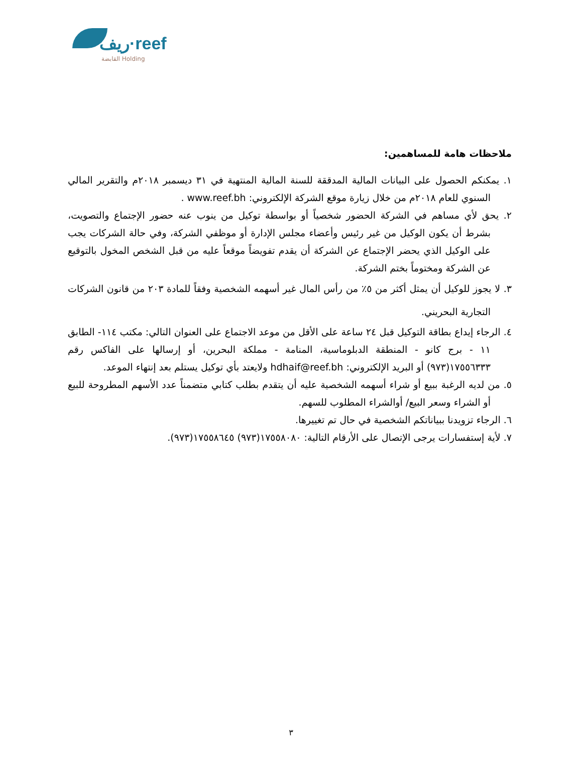ريف·reef
القابضة Holding
ملاحظات هامة للمساهمين:
١. يمكنكم الحصول على البيانات المالية المدققة للسنة المالية المنتهية في ٣١ ديسمبر ٢٠١٨م والتقرير المالي السنوي للعام ٢٠١٨م من خلال زيارة موقع الشركة الإلكتروني: www.reef.bh .
٢. يحق لأي مساهم في الشركة الحضور شخصياً أو بواسطة توكيل من ينوب عنه حضور الإجتماع والتصويت، بشرط أن يكون الوكيل من غير رئيس وأعضاء مجلس الإدارة أو موظفي الشركة، وفي حالة الشركات يجب على الوكيل الذي يحضر الإجتماع عن الشركة أن يقدم تفويضاً موقعاً عليه من قبل الشخص المخول بالتوقيع عن الشركة ومختوماً بختم الشركة.
٣. لا يجوز للوكيل أن يمثل أكثر من ٥٪ من رأس المال غير أسهمه الشخصية وفقاً للمادة ٢٠٣ من قانون الشركات التجارية البحريني.
٤. الرجاء إيداع بطاقة التوكيل قبل ٢٤ ساعة على الأقل من موعد الاجتماع على العنوان التالي: مكتب ١١٤- الطابق ١١ - برج كانو - المنطقة الدبلوماسية، المنامة - مملكة البحرين، أو إرسالها على الفاكس رقم ١٧٥٥٦٣٣٣(٩٧٣) أو البريد الإلكتروني: hdhaif@reef.bh ولايعتد بأي توكيل يستلم بعد إنتهاء الموعد.
٥. من لديه الرغبة ببيع أو شراء أسهمه الشخصية عليه أن يتقدم بطلب كتابي متضمناً عدد الأسهم المطروحة للبيع أو الشراء وسعر البيع/ أوالشراء المطلوب للسهم.
٦. الرجاء تزويدنا ببياناتكم الشخصية في حال تم تغييرها.
٧. لأية إستفسارات يرجى الإتصال على الأرقام التالية: ١٧٥٥٨٠٨٠(٩٧٣) ١٧٥٥٨٦٤٥(٩٧٣).
٣